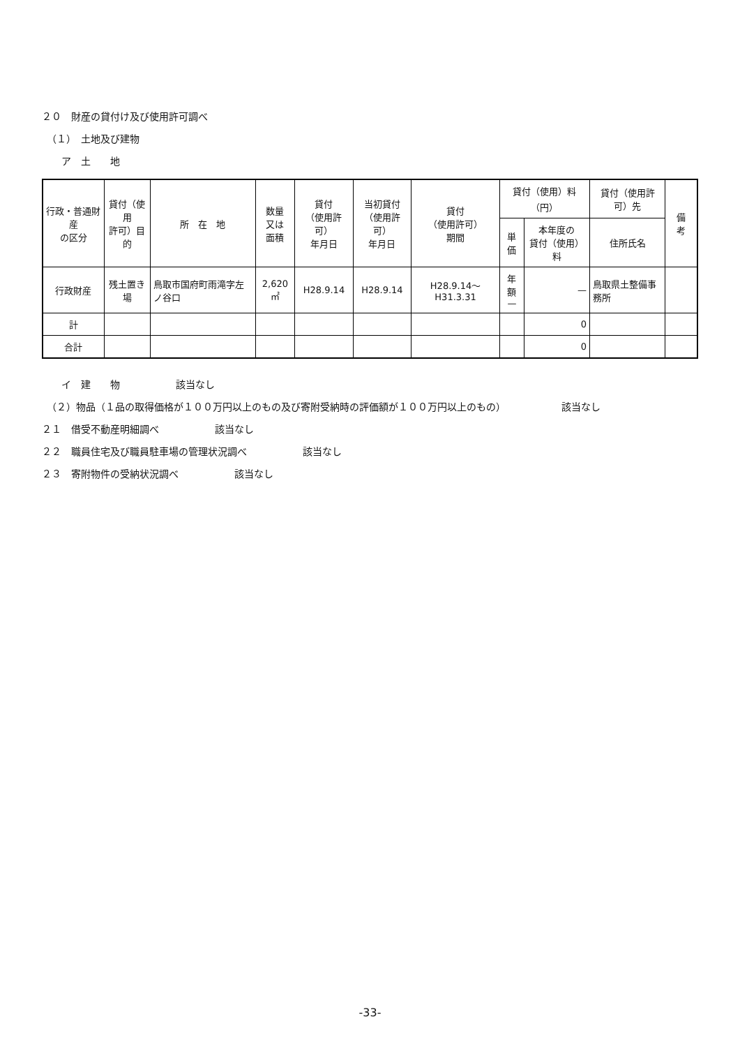２０　財産の貸付け及び使用許可調べ
　（１）　土地及び建物
　　ア　土　　地
| 行政・普通財産 の区分 | 貸付（使用 許可）目的 | 所 在 地 | 数量 又は 面積 | 貸付 （使用許可） 年月日 | 当初貸付 （使用許可） 年月日 | 貸付 （使用許可） 期間 | 貸付（使用）料 （円） | | 貸付（使用許可）先 | 備 考 |
| --- | --- | --- | --- | --- | --- | --- | --- | --- | --- | --- |
| | | | | | | | 単価 | 本年度の 貸付（使用）料 | 住所氏名 | |
| 行政財産 | 残土置き場 | 鳥取市国府町雨滝字左ノ谷口 | 2,620㎡ | H28.9.14 | H28.9.14 | H28.9.14～H31.3.31 | 年額 — | — | 鳥取県土整備事務所 | |
| 計 | | | | | | | | 0 | | |
| 合計 | | | | | | | | 0 | | |
　　イ　建　　物 該当なし
　（２）物品（１品の取得価格が１００万円以上のもの及び寄附受納時の評価額が１００万円以上のもの） 該当なし
２１　借受不動産明細調べ 該当なし
２２　職員住宅及び職員駐車場の管理状況調べ 該当なし
２３　寄附物件の受納状況調べ 該当なし
-33-